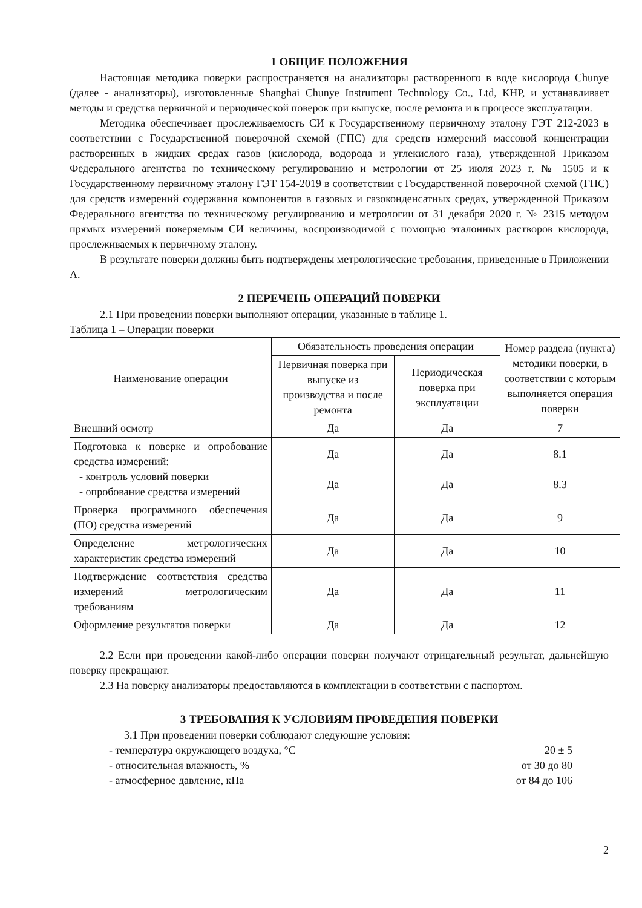1 ОБЩИЕ ПОЛОЖЕНИЯ
Настоящая методика поверки распространяется на анализаторы растворенного в воде кислорода Chunye (далее - анализаторы), изготовленные Shanghai Chunye Instrument Technology Co., Ltd, КНР, и устанавливает методы и средства первичной и периодической поверок при выпуске, после ремонта и в процессе эксплуатации.
Методика обеспечивает прослеживаемость СИ к Государственному первичному эталону ГЭТ 212-2023 в соответствии с Государственной поверочной схемой (ГПС) для средств измерений массовой концентрации растворенных в жидких средах газов (кислорода, водорода и углекислого газа), утвержденной Приказом Федерального агентства по техническому регулированию и метрологии от 25 июля 2023 г. № 1505 и к Государственному первичному эталону ГЭТ 154-2019 в соответствии с Государственной поверочной схемой (ГПС) для средств измерений содержания компонентов в газовых и газоконденсатных средах, утвержденной Приказом Федерального агентства по техническому регулированию и метрологии от 31 декабря 2020 г. № 2315 методом прямых измерений поверяемым СИ величины, воспроизводимой с помощью эталонных растворов кислорода, прослеживаемых к первичному эталону.
В результате поверки должны быть подтверждены метрологические требования, приведенные в Приложении А.
2 ПЕРЕЧЕНЬ ОПЕРАЦИЙ ПОВЕРКИ
2.1 При проведении поверки выполняют операции, указанные в таблице 1.
Таблица 1 – Операции поверки
| Наименование операции | Обязательность проведения операции | | Номер раздела (пункта) методики поверки, в соответствии с которым выполняется операция поверки |
| --- | --- | --- | --- |
| | Первичная поверка при выпуске из производства и после ремонта | Периодическая поверка при эксплуатации | |
| Внешний осмотр | Да | Да | 7 |
| Подготовка к поверке и опробование средства измерений: - контроль условий поверки - опробование средства измерений | Да Да | Да Да | 8.1 8.3 |
| Проверка программного обеспечения (ПО) средства измерений | Да | Да | 9 |
| Определение метрологических характеристик средства измерений | Да | Да | 10 |
| Подтверждение соответствия средства измерений метрологическим требованиям | Да | Да | 11 |
| Оформление результатов поверки | Да | Да | 12 |
2.2 Если при проведении какой-либо операции поверки получают отрицательный результат, дальнейшую поверку прекращают.
2.3 На поверку анализаторы предоставляются в комплектации в соответствии с паспортом.
3 ТРЕБОВАНИЯ К УСЛОВИЯМ ПРОВЕДЕНИЯ ПОВЕРКИ
3.1 При проведении поверки соблюдают следующие условия:
- температура окружающего воздуха, °С 20 ± 5
- относительная влажность, % от 30 до 80
- атмосферное давление, кПа от 84 до 106
2